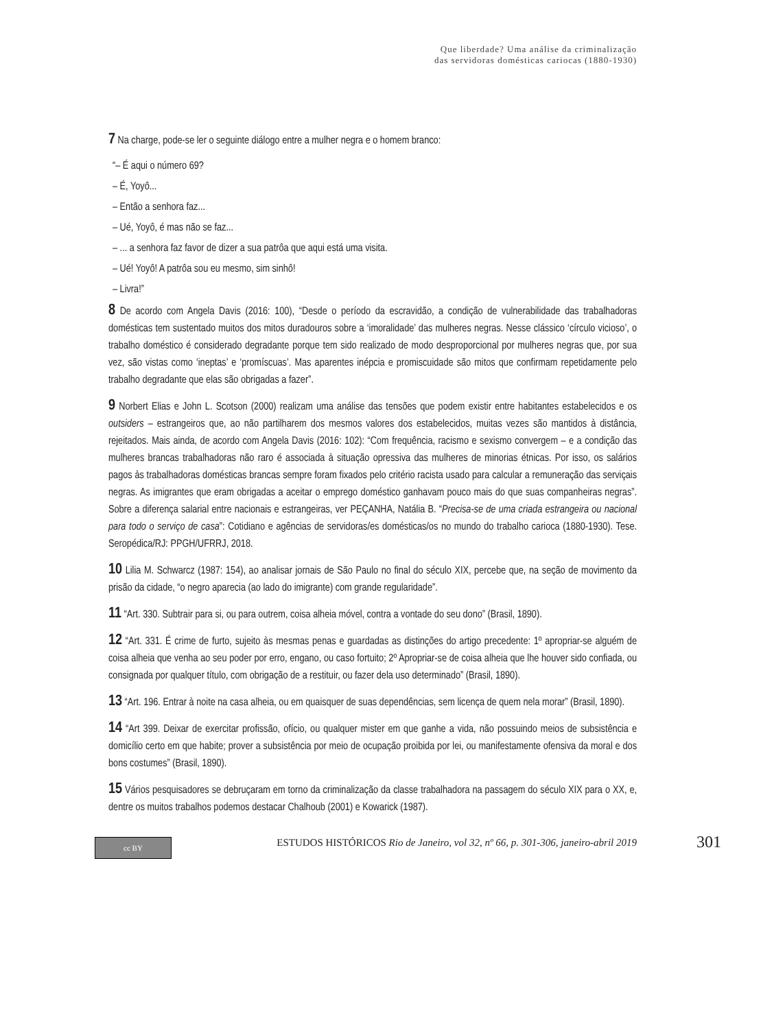Que liberdade? Uma análise da criminalização
das servidoras domésticas cariocas (1880-1930)
7 Na charge, pode-se ler o seguinte diálogo entre a mulher negra e o homem branco:
“– É aqui o número 69?
– É, Yoyô...
– Então a senhora faz...
– Ué, Yoyô, é mas não se faz...
– ... a senhora faz favor de dizer a sua patrôa que aqui está uma visita.
– Ué! Yoyô! A patrôa sou eu mesmo, sim sinhô!
– Livra!”
8 De acordo com Angela Davis (2016: 100), “Desde o período da escravidão, a condição de vulnerabilidade das trabalhadoras domésticas tem sustentado muitos dos mitos duradouros sobre a ‘imoralidade’ das mulheres negras. Nesse clássico ‘círculo vicioso’, o trabalho doméstico é considerado degradante porque tem sido realizado de modo desproporcional por mulheres negras que, por sua vez, são vistas como ‘ineptas’ e ‘promíscuas’. Mas aparentes inépcia e promiscuidade são mitos que confirmam repetidamente pelo trabalho degradante que elas são obrigadas a fazer”.
9 Norbert Elias e John L. Scotson (2000) realizam uma análise das tensões que podem existir entre habitantes estabelecidos e os outsiders – estrangeiros que, ao não partilharem dos mesmos valores dos estabelecidos, muitas vezes são mantidos à distância, rejeitados. Mais ainda, de acordo com Angela Davis (2016: 102): “Com frequência, racismo e sexismo convergem – e a condição das mulheres brancas trabalhadoras não raro é associada à situação opressiva das mulheres de minorias étnicas. Por isso, os salários pagos às trabalhadoras domésticas brancas sempre foram fixados pelo critério racista usado para calcular a remuneração das serviçais negras. As imigrantes que eram obrigadas a aceitar o emprego doméstico ganhavam pouco mais do que suas companheiras negras”. Sobre a diferença salarial entre nacionais e estrangeiras, ver PEÇANHA, Natália B. “Precisa-se de uma criada estrangeira ou nacional para todo o serviço de casa”: Cotidiano e agências de servidoras/es domésticas/os no mundo do trabalho carioca (1880-1930). Tese. Seropédica/RJ: PPGH/UFRRJ, 2018.
10 Lilia M. Schwarcz (1987: 154), ao analisar jornais de São Paulo no final do século XIX, percebe que, na seção de movimento da prisão da cidade, “o negro aparecia (ao lado do imigrante) com grande regularidade”.
11 “Art. 330. Subtrair para si, ou para outrem, coisa alheia móvel, contra a vontade do seu dono” (Brasil, 1890).
12 “Art. 331. É crime de furto, sujeito às mesmas penas e guardadas as distinções do artigo precedente: 1º apropriar-se alguém de coisa alheia que venha ao seu poder por erro, engano, ou caso fortuito; 2º Apropriar-se de coisa alheia que lhe houver sido confiada, ou consignada por qualquer título, com obrigação de a restituir, ou fazer dela uso determinado” (Brasil, 1890).
13 “Art. 196. Entrar à noite na casa alheia, ou em quaisquer de suas dependências, sem licença de quem nela morar” (Brasil, 1890).
14 “Art 399. Deixar de exercitar profissão, ofício, ou qualquer mister em que ganhe a vida, não possuindo meios de subsistência e domicílio certo em que habite; prover a subsistência por meio de ocupação proibida por lei, ou manifestamente ofensiva da moral e dos bons costumes” (Brasil, 1890).
15 Vários pesquisadores se debruçaram em torno da criminalização da classe trabalhadora na passagem do século XIX para o XX, e, dentre os muitos trabalhos podemos destacar Chalhoub (2001) e Kowarick (1987).
cc BY
ESTUDOS HISTÓRICOS Rio de Janeiro, vol 32, nº 66, p. 301-306, janeiro-abril 2019
301